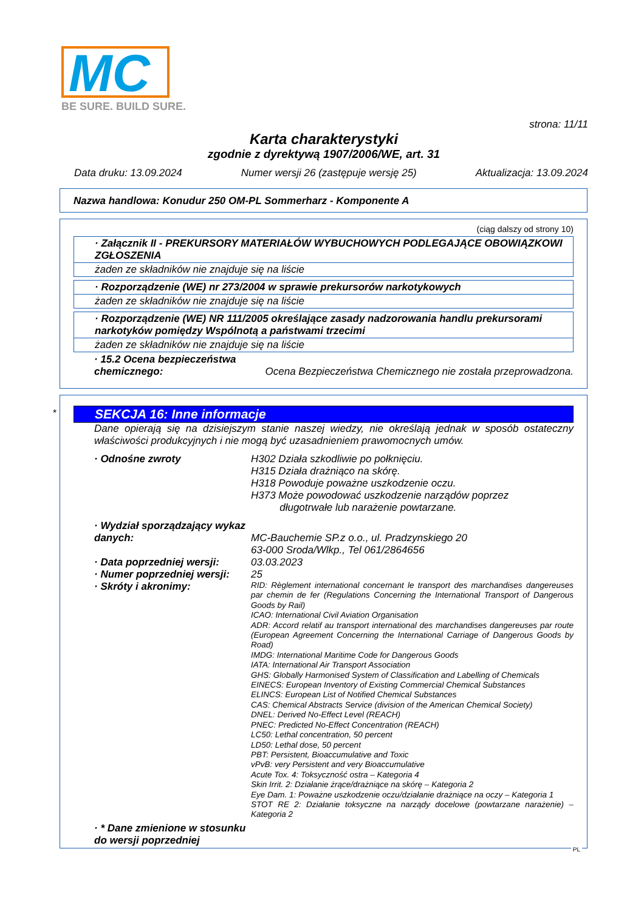MC
BE SURE. BUILD SURE.
strona: 11/11
Karta charakterystyki
zgodnie z dyrektywą 1907/2006/WE, art. 31
Data druku: 13.09.2024 Numer wersji 26 (zastępuje wersję 25) Aktualizacja: 13.09.2024
Nazwa handlowa: Konudur 250 OM-PL Sommerharz - Komponente A
(ciąg dalszy od strony 10)
· Załącznik II - PREKURSORY MATERIAŁÓW WYBUCHOWYCH PODLEGAJĄCE OBOWIĄZKOWI ZGŁOSZENIA
żaden ze składników nie znajduje się na liście
· Rozporządzenie (WE) nr 273/2004 w sprawie prekursorów narkotykowych
żaden ze składników nie znajduje się na liście
· Rozporządzenie (WE) NR 111/2005 określające zasady nadzorowania handlu prekursorami narkotyków pomiędzy Wspólnotą a państwami trzecimi
żaden ze składników nie znajduje się na liście
· 15.2 Ocena bezpieczeństwa chemicznego:
Ocena Bezpieczeństwa Chemicznego nie została przeprowadzona.
*
SEKCJA 16: Inne informacje
Dane opierają się na dzisiejszym stanie naszej wiedzy, nie określają jednak w sposób ostateczny właściwości produkcyjnych i nie mogą być uzasadnieniem prawomocnych umów.
· Odnośne zwroty H302 Działa szkodliwie po połknięciu.
H315 Działa drażniąco na skórę.
H318 Powoduje poważne uszkodzenie oczu.
H373 Może powodować uszkodzenie narządów poprzez
długotrwałe lub narażenie powtarzane.
· Wydział sporządzający wykaz danych:
MC-Bauchemie SP.z o.o., ul. Pradzynskiego 20
63-000 Sroda/Wlkp., Tel 061/2864656
· Data poprzedniej wersji:
03.03.2023
· Numer poprzedniej wersji:
25
· Skróty i akronimy:
RID: Règlement international concernant le transport des marchandises dangereuses par chemin de fer (Regulations Concerning the International Transport of Dangerous Goods by Rail)
ICAO: International Civil Aviation Organisation
ADR: Accord relatif au transport international des marchandises dangereuses par route (European Agreement Concerning the International Carriage of Dangerous Goods by Road)
IMDG: International Maritime Code for Dangerous Goods
IATA: International Air Transport Association
GHS: Globally Harmonised System of Classification and Labelling of Chemicals
EINECS: European Inventory of Existing Commercial Chemical Substances
ELINCS: European List of Notified Chemical Substances
CAS: Chemical Abstracts Service (division of the American Chemical Society)
DNEL: Derived No-Effect Level (REACH)
PNEC: Predicted No-Effect Concentration (REACH)
LC50: Lethal concentration, 50 percent
LD50: Lethal dose, 50 percent
PBT: Persistent, Bioaccumulative and Toxic
vPvB: very Persistent and very Bioaccumulative
Acute Tox. 4: Toksyczność ostra – Kategoria 4
Skin Irrit. 2: Działanie żrące/drażniące na skórę – Kategoria 2
Eye Dam. 1: Poważne uszkodzenie oczu/działanie drażniące na oczy – Kategoria 1
STOT RE 2: Działanie toksyczne na narządy docelowe (powtarzane narażenie) – Kategoria 2
· * Dane zmienione w stosunku do wersji poprzedniej
PL